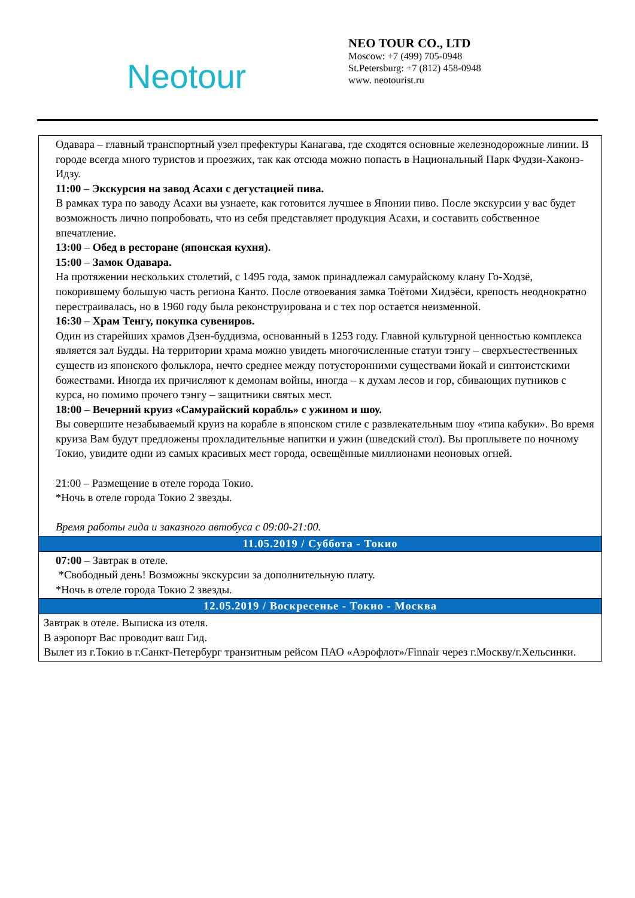Neotour
NEO TOUR CO., LTD
Moscow: +7 (499) 705-0948
St.Petersburg: +7 (812) 458-0948
www. neotourist.ru
| Одавара – главный транспортный узел префектуры Канагава, где сходятся основные железнодорожные линии. В городе всегда много туристов и проезжих, так как отсюда можно попасть в Национальный Парк Фудзи-Хаконэ-Идзу. 11:00 – Экскурсия на завод Асахи с дегустацией пива. В рамках тура по заводу Асахи вы узнаете, как готовится лучшее в Японии пиво. После экскурсии у вас будет возможность лично попробовать, что из себя представляет продукция Асахи, и составить собственное впечатление. 13:00 – Обед в ресторане (японская кухня). 15:00 – Замок Одавара. На протяжении нескольких столетий, с 1495 года, замок принадлежал самурайскому клану Го-Ходзё, покорившему большую часть региона Канто. После отвоевания замка Тоётоми Хидэёси, крепость неоднократно перестраивалась, но в 1960 году была реконструирована и с тех пор остается неизменной. 16:30 – Храм Тенгу, покупка сувениров. Один из старейших храмов Дзен-буддизма, основанный в 1253 году. Главной культурной ценностью комплекса является зал Будды. На территории храма можно увидеть многочисленные статуи тэнгу – сверхъестественных существ из японского фольклора, нечто среднее между потусторонними существами йокай и синтоистскими божествами. Иногда их причисляют к демонам войны, иногда – к духам лесов и гор, сбивающих путников с курса, но помимо прочего тэнгу – защитники святых мест. 18:00 – Вечерний круиз «Самурайский корабль» с ужином и шоу. Вы совершите незабываемый круиз на корабле в японском стиле с развлекательным шоу «типа кабуки». Во время круиза Вам будут предложены прохладительные напитки и ужин (шведский стол). Вы проплывете по ночному Токио, увидите одни из самых красивых мест города, освещённые миллионами неоновых огней. 21:00 – Размещение в отеле города Токио. *Ночь в отеле города Токио 2 звезды. Время работы гида и заказного автобуса с 09:00-21:00. |
| 11.05.2019 / Суббота - Токио |
| 07:00 – Завтрак в отеле. *Свободный день! Возможны экскурсии за дополнительную плату. *Ночь в отеле города Токио 2 звезды. |
| 12.05.2019 / Воскресенье - Токио - Москва |
| Завтрак в отеле. Выписка из отеля. В аэропорт Вас проводит ваш Гид. Вылет из г.Токио в г.Санкт-Петербург транзитным рейсом ПАО «Аэрофлот»/Finnair через г.Москву/г.Хельсинки. |